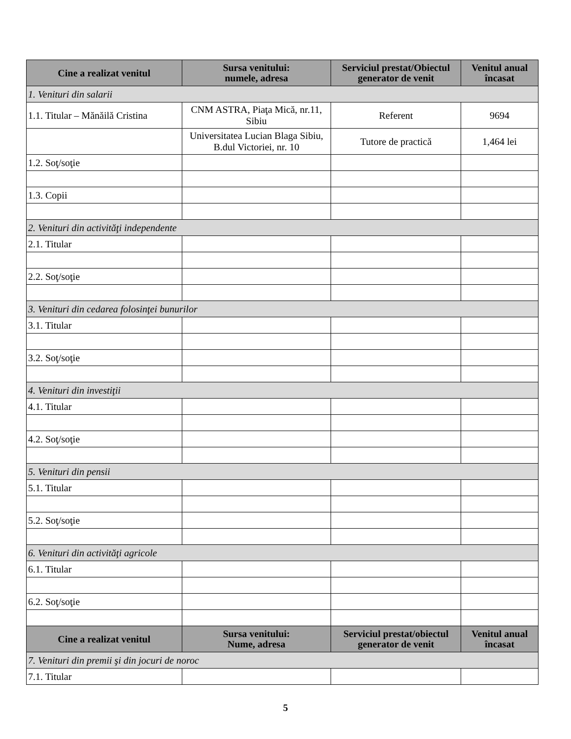| Cine a realizat venitul | Sursa venitului: numele, adresa | Serviciul prestat/Obiectul generator de venit | Venitul anual încasat |
| --- | --- | --- | --- |
| 1. Venituri din salarii | | | |
| 1.1. Titular – Mănăilă Cristina | CNM ASTRA, Piaţa Mică, nr.11, Sibiu | Referent | 9694 |
| | Universitatea Lucian Blaga Sibiu, B.dul Victoriei, nr. 10 | Tutore de practică | 1,464 lei |
| 1.2. Soţ/soţie | | | |
| 1.3. Copii | | | |
| 2. Venituri din activităţi independente | | | |
| 2.1. Titular | | | |
| 2.2. Soţ/soţie | | | |
| 3. Venituri din cedarea folosinţei bunurilor | | | |
| 3.1. Titular | | | |
| 3.2. Soţ/soţie | | | |
| 4. Venituri din investiţii | | | |
| 4.1. Titular | | | |
| 4.2. Soţ/soţie | | | |
| 5. Venituri din pensii | | | |
| 5.1. Titular | | | |
| 5.2. Soţ/soţie | | | |
| 6. Venituri din activităţi agricole | | | |
| 6.1. Titular | | | |
| 6.2. Soţ/soţie | | | |
| Cine a realizat venitul | Sursa venitului: Nume, adresa | Serviciul prestat/obiectul generator de venit | Venitul anual încasat |
| 7. Venituri din premii şi din jocuri de noroc | | | |
| 7.1. Titular | | | |
5